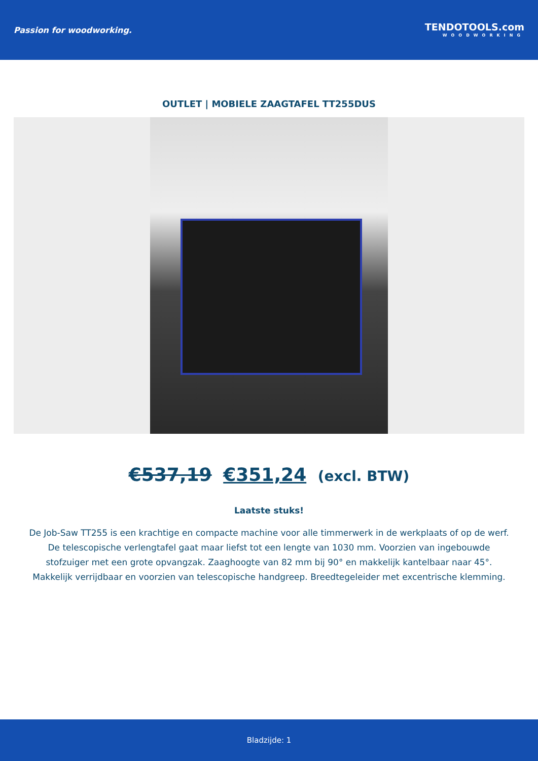Passion for woodworking.
TENDOTOOLS.com
WOODWORKING
OUTLET | MOBIELE ZAAGTAFEL TT255DUS
€537,19 €351,24 (excl. BTW)
Laatste stuks!
De Job-Saw TT255 is een krachtige en compacte machine voor alle timmerwerk in de werkplaats of op de werf. De telescopische verlengtafel gaat maar liefst tot een lengte van 1030 mm. Voorzien van ingebouwde stofzuiger met een grote opvangzak. Zaaghoogte van 82 mm bij 90° en makkelijk kantelbaar naar 45°. Makkelijk verrijdbaar en voorzien van telescopische handgreep. Breedtegeleider met excentrische klemming.
Bladzijde: 1